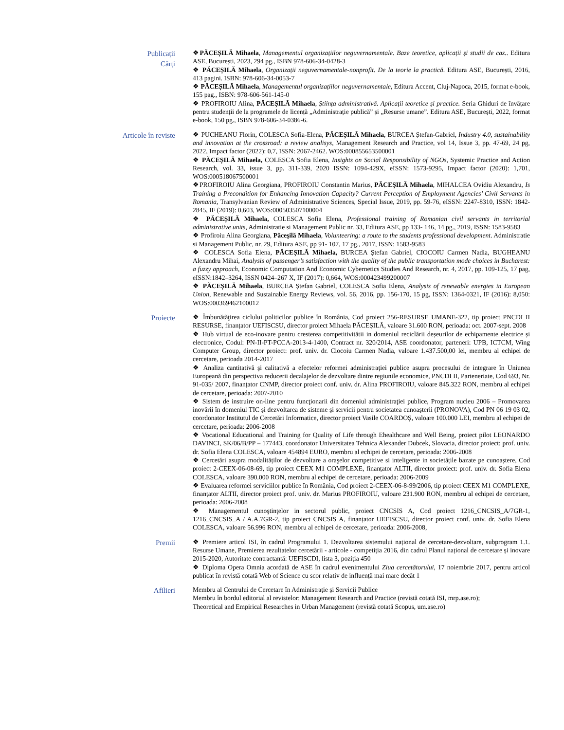Publicații
Cărți
❖PĂCEȘILĂ Mihaela, Managementul organizațiilor neguvernamentale. Baze teoretice, aplicații și studii de caz.. Editura ASE, București, 2023, 294 pg., ISBN 978-606-34-0428-3
❖ PĂCEȘILĂ Mihaela, Organizații neguvernamentale-nonprofit. De la teorie la practică. Editura ASE, București, 2016, 413 pagini. ISBN: 978-606-34-0053-7
❖ PĂCEȘILĂ Mihaela, Managementul organizațiilor neguvernamentale, Editura Accent, Cluj-Napoca, 2015, format e-book, 155 pag., ISBN: 978-606-561-145-0
❖ PROFIROIU Alina, PĂCEȘILĂ Mihaela, Știința administrativă. Aplicații teoretice și practice. Seria Ghiduri de învățare pentru studenții de la programele de licență „Administrație publică” și „Resurse umane”. Editura ASE, București, 2022, format e-book, 150 pg., ISBN 978-606-34-0386-6.
Articole în reviste
❖ PUCHEANU Florin, COLESCA Sofia-Elena, PĂCEȘILĂ Mihaela, BURCEA Ștefan-Gabriel, Industry 4.0, sustainability and innovation at the crossroad: a review analisys, Management Research and Practice, vol 14, Issue 3, pp. 47-69, 24 pg, 2022, Impact factor (2022): 0,7, ISSN: 2067-2462. WOS:000855653500001
❖ PĂCEȘILĂ Mihaela, COLESCA Sofia Elena, Insights on Social Responsibility of NGOs, Systemic Practice and Action Research, vol. 33, issue 3, pp. 311-339, 2020 ISSN: 1094-429X, eISSN: 1573-9295, Impact factor (2020): 1,701, WOS:000518067500001
❖PROFIROIU Alina Georgiana, PROFIROIU Constantin Marius, PĂCEŞILĂ Mihaela, MIHALCEA Ovidiu Alexandru, Is Training a Precondition for Enhancing Innovation Capacity? Current Perception of Employment Agencies’ Civil Servants in Romania, Transylvanian Review of Administrative Sciences, Special Issue, 2019, pp. 59-76, eISSN: 2247-8310, ISSN: 1842-2845, IF (2019): 0,603, WOS:000503507100004
❖ PĂCEȘILĂ Mihaela, COLESCA Sofia Elena, Professional training of Romanian civil servants in territorial administrative units, Administratie si Management Public nr. 33, Editura ASE, pp 133- 146, 14 pg., 2019, ISSN: 1583-9583
❖ Profiroiu Alina Georgiana, Păceşilă Mihaela, Volunteering: a route to the students professional development. Administratie si Management Public, nr. 29, Editura ASE, pp 91- 107, 17 pg., 2017, ISSN: 1583-9583
❖ COLESCA Sofia Elena, PĂCEȘILĂ Mihaela, BURCEA Ștefan Gabriel, CIOCOIU Carmen Nadia, BUGHEANU Alexandru Mihai, Analysis of passenger’s satisfaction with the quality of the public transportation mode choices in Bucharest: a fuzzy approach, Economic Computation And Economic Cybernetics Studies And Research, nr. 4, 2017, pp. 109-125, 17 pag, eISSN:1842–3264, ISSN 0424–267 X, IF (2017): 0,664, WOS:000423499200007
❖ PĂCEȘILĂ Mihaela, BURCEA Ștefan Gabriel, COLESCA Sofia Elena, Analysis of renewable energies in European Union, Renewable and Sustainable Energy Reviews, vol. 56, 2016, pp. 156-170, 15 pg, ISSN: 1364-0321, IF (2016): 8,050: WOS:000369462100012
Proiecte
❖ Îmbunătăţirea ciclului politicilor publice în România, Cod proiect 256-RESURSE UMANE-322, tip proiect PNCDI II RESURSE, finanțator UEFISCSU, director proiect Mihaela PĂCEȘILĂ, valoare 31.600 RON, perioada: oct. 2007-sept. 2008
❖ Hub virtual de eco-inovare pentru cresterea competitivitătii in domeniul reciclării deșeurilor de echipamente electrice și electronice, Codul: PN-II-PT-PCCA-2013-4-1400, Contract nr. 320/2014, ASE coordonator, parteneri: UPB, ICTCM, Wing Computer Group, director proiect: prof. univ. dr. Ciocoiu Carmen Nadia, valoare 1.437.500,00 lei, membru al echipei de cercetare, perioada 2014-2017
❖ Analiza cantitativă şi calitativă a efectelor reformei administraţiei publice asupra procesului de integrare în Uniunea Europeană din perspectiva reducerii decalajelor de dezvoltare dintre regiunile economice, PNCDI II, Parteneriate, Cod 693, Nr. 91-035/ 2007, finanțator CNMP, director proiect conf. univ. dr. Alina PROFIROIU, valoare 845.322 RON, membru al echipei de cercetare, perioada: 2007-2010
❖ Sistem de instruire on-line pentru funcţionarii din domeniul administraţiei publice, Program nucleu 2006 – Promovarea inovării în domeniul TIC şi dezvoltarea de sisteme şi servicii pentru societatea cunoaşterii (PRONOVA), Cod PN 06 19 03 02, coordonator Institutul de Cercetări Informatice, director proiect Vasile COARDOŞ, valoare 100.000 LEI, membru al echipei de cercetare, perioada: 2006-2008
❖ Vocational Educational and Training for Quality of Life through Ehealthcare and Well Being, proiect pilot LEONARDO DAVINCI, SK/06/B/PP – 177443, coordonator Universitatea Tehnica Alexander Dubcek, Slovacia, director proiect: prof. univ. dr. Sofia Elena COLESCA, valoare 454894 EURO, membru al echipei de cercetare, perioada: 2006-2008
❖ Cercetări asupra modalităților de dezvoltare a oraşelor competitive si inteligente in societățile bazate pe cunoaștere, Cod proiect 2-CEEX-06-08-69, tip proiect CEEX M1 COMPLEXE, finanțator ALTII, director proiect: prof. univ. dr. Sofia Elena COLESCA, valoare 390.000 RON, membru al echipei de cercetare, perioada: 2006-2009
❖ Evaluarea reformei serviciilor publice în România, Cod proiect 2-CEEX-06-8-99/2006, tip proiect CEEX M1 COMPLEXE, finanțator ALTII, director proiect prof. univ. dr. Marius PROFIROIU, valoare 231.900 RON, membru al echipei de cercetare, perioada: 2006-2008
❖ Managementul cunoştinţelor in sectorul public, proiect CNCSIS A, Cod proiect 1216_CNCSIS_A/7GR-1, 1216_CNCSIS_A / A.A.7GR-2, tip proiect CNCSIS A, finanțator UEFISCSU, director proiect conf. univ. dr. Sofia Elena COLESCA, valoare 56.996 RON, membru al echipei de cercetare, perioada: 2006-2008,
Premii
❖ Premiere articol ISI, în cadrul Programului 1. Dezvoltarea sistemului național de cercetare-dezvoltare, subprogram 1.1. Resurse Umane, Premierea rezultatelor cercetării - articole - competiția 2016, din cadrul Planul național de cercetare și inovare 2015-2020, Autoritate contractantă: UEFISCDI, lista 3, poziția 450
❖ Diploma Opera Omnia acordată de ASE în cadrul evenimentului Ziua cercetătorului, 17 noiembrie 2017, pentru articol publicat în revistă cotată Web of Science cu scor relativ de influență mai mare decât 1
Afilieri
Membru al Centrului de Cercetare în Administrație și Servicii Publice
Membru în bordul editorial al revistelor: Management Research and Practice (revistă cotată ISI, mrp.ase.ro);
Theoretical and Empirical Researches in Urban Management (revistă cotată Scopus, um.ase.ro)